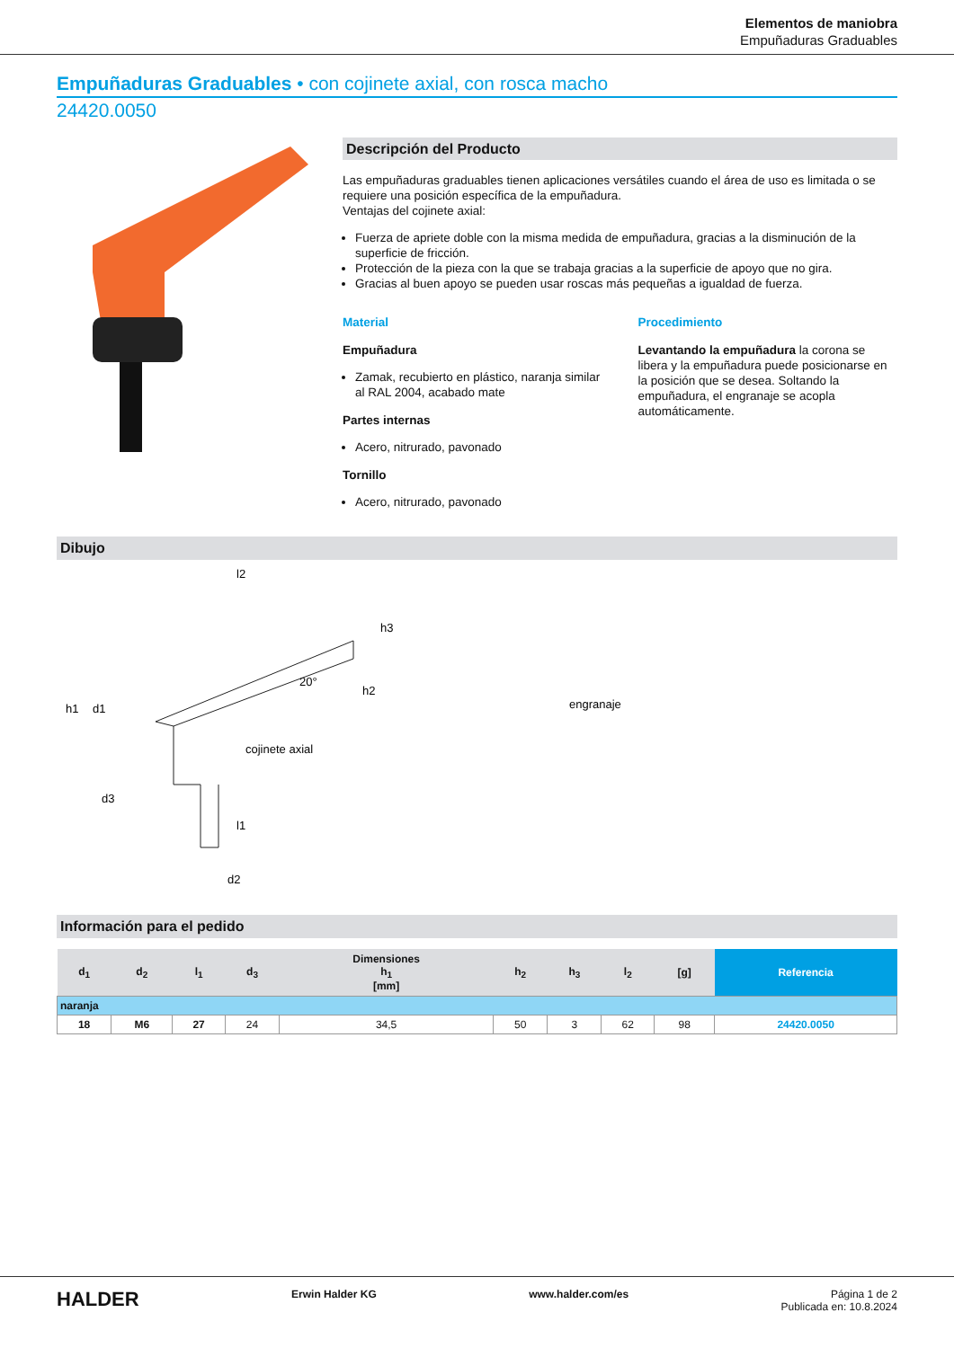Elementos de maniobra
Empuñaduras Graduables
Empuñaduras Graduables • con cojinete axial, con rosca macho
24420.0050
Descripción del Producto
Las empuñaduras graduables tienen aplicaciones versátiles cuando el área de uso es limitada o se requiere una posición específica de la empuñadura.
Ventajas del cojinete axial:
Fuerza de apriete doble con la misma medida de empuñadura, gracias a la disminución de la superficie de fricción.
Protección de la pieza con la que se trabaja gracias a la superficie de apoyo que no gira.
Gracias al buen apoyo se pueden usar roscas más pequeñas a igualdad de fuerza.
Material
Empuñadura
Zamak, recubierto en plástico, naranja similar al RAL 2004, acabado mate
Partes internas
Acero, nitrurado, pavonado
Tornillo
Acero, nitrurado, pavonado
Procedimiento
Levantando la empuñadura la corona se libera y la empuñadura puede posicionarse en la posición que se desea. Soltando la empuñadura, el engranaje se acopla automáticamente.
Dibujo
l2
h1
d1
d3
cojinete axial
20°
h2
h3
d2
l1
engranaje
Información para el pedido
| d<sub>1</sub> | d<sub>2</sub> | l<sub>1</sub> | d<sub>3</sub> | Dimensiones h<sub>1</sub> [mm] | h<sub>2</sub> | h<sub>3</sub> | l<sub>2</sub> | [g] | Referencia |
| --- | --- | --- | --- | --- | --- | --- | --- | --- | --- |
| naranja | | | | | | | | | |
| 18 | M6 | 27 | 24 | 34,5 | 50 | 3 | 62 | 98 | 24420.0050 |
HALDER Erwin Halder KG www.halder.com/es Página 1 de 2
Publicada en: 10.8.2024